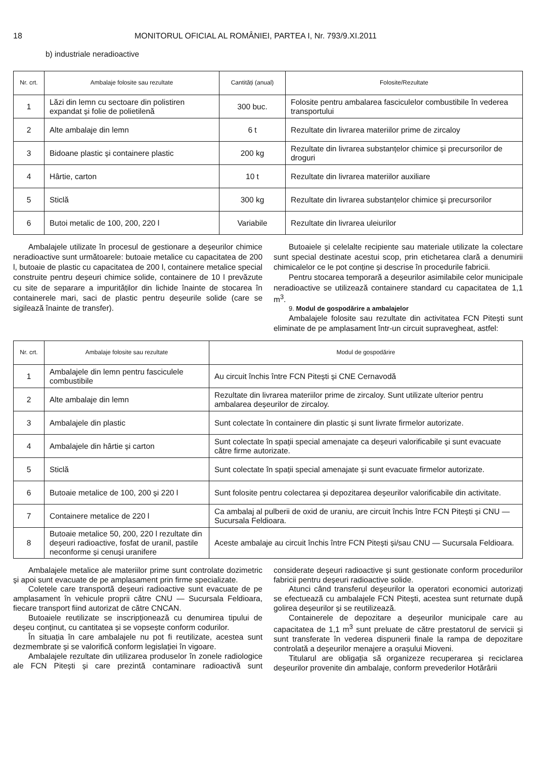18 MONITORUL OFICIAL AL ROMÂNIEI, PARTEA I, Nr. 793/9.XI.2011
b) industriale neradioactive
| Nr. crt. | Ambalaje folosite sau rezultate | Cantități (anual) | Folosite/Rezultate |
| --- | --- | --- | --- |
| 1 | Lăzi din lemn cu sectoare din polistiren expandat și folie de polietilenă | 300 buc. | Folosite pentru ambalarea fasciculelor combustibile în vederea transportului |
| 2 | Alte ambalaje din lemn | 6 t | Rezultate din livrarea materiilor prime de zircaloy |
| 3 | Bidoane plastic și containere plastic | 200 kg | Rezultate din livrarea substanțelor chimice și precursorilor de droguri |
| 4 | Hârtie, carton | 10 t | Rezultate din livrarea materiilor auxiliare |
| 5 | Sticlă | 300 kg | Rezultate din livrarea substanțelor chimice și precursorilor |
| 6 | Butoi metalic de 100, 200, 220 l | Variabile | Rezultate din livrarea uleiurilor |
Ambalajele utilizate în procesul de gestionare a deșeurilor chimice neradioactive sunt următoarele: butoaie metalice cu capacitatea de 200 l, butoaie de plastic cu capacitatea de 200 l, containere metalice special construite pentru deșeuri chimice solide, containere de 10 l prevăzute cu site de separare a impurităților din lichide înainte de stocarea în containerele mari, saci de plastic pentru deșeurile solide (care se sigilează înainte de transfer).
Butoaiele și celelalte recipiente sau materiale utilizate la colectare sunt special destinate acestui scop, prin etichetarea clară a denumirii chimicalelor ce le pot conține și descrise în procedurile fabricii.
Pentru stocarea temporară a deșeurilor asimilabile celor municipale neradioactive se utilizează containere standard cu capacitatea de 1,1 m<sup>3</sup>.
9. Modul de gospodărire a ambalajelor
Ambalajele folosite sau rezultate din activitatea FCN Pitești sunt eliminate de pe amplasament într-un circuit supravegheat, astfel:
| Nr. crt. | Ambalaje folosite sau rezultate | Modul de gospodărire |
| --- | --- | --- |
| 1 | Ambalajele din lemn pentru fasciculele combustibile | Au circuit închis între FCN Pitești și CNE Cernavodă |
| 2 | Alte ambalaje din lemn | Rezultate din livrarea materiilor prime de zircaloy. Sunt utilizate ulterior pentru ambalarea deșeurilor de zircaloy. |
| 3 | Ambalajele din plastic | Sunt colectate în containere din plastic și sunt livrate firmelor autorizate. |
| 4 | Ambalajele din hârtie și carton | Sunt colectate în spații special amenajate ca deșeuri valorificabile și sunt evacuate către firme autorizate. |
| 5 | Sticlă | Sunt colectate în spații special amenajate și sunt evacuate firmelor autorizate. |
| 6 | Butoaie metalice de 100, 200 și 220 l | Sunt folosite pentru colectarea și depozitarea deșeurilor valorificabile din activitate. |
| 7 | Containere metalice de 220 l | Ca ambalaj al pulberii de oxid de uraniu, are circuit închis între FCN Pitești și CNU — Sucursala Feldioara. |
| 8 | Butoaie metalice 50, 200, 220 l rezultate din deșeuri radioactive, fosfat de uranil, pastile neconforme și cenuși uranifere | Aceste ambalaje au circuit închis între FCN Pitești și/sau CNU — Sucursala Feldioara. |
Ambalajele metalice ale materiilor prime sunt controlate dozimetric și apoi sunt evacuate de pe amplasament prin firme specializate.
Coletele care transportă deșeuri radioactive sunt evacuate de pe amplasament în vehicule proprii către CNU — Sucursala Feldioara, fiecare transport fiind autorizat de către CNCAN.
Butoaiele reutilizate se inscripționează cu denumirea tipului de deșeu conținut, cu cantitatea și se vopsește conform codurilor.
În situația în care ambalajele nu pot fi reutilizate, acestea sunt dezmembrate și se valorifică conform legislației în vigoare.
Ambalajele rezultate din utilizarea produselor în zonele radiologice ale FCN Pitești și care prezintă contaminare radioactivă sunt considerate deșeuri radioactive și sunt gestionate conform procedurilor fabricii pentru deșeuri radioactive solide.
Atunci când transferul deșeurilor la operatori economici autorizați se efectuează cu ambalajele FCN Pitești, acestea sunt returnate după golirea deșeurilor și se reutilizează.
Containerele de depozitare a deșeurilor municipale care au capacitatea de 1,1 m<sup>3</sup> sunt preluate de către prestatorul de servicii și sunt transferate în vederea dispunerii finale la rampa de depozitare controlată a deșeurilor menajere a orașului Mioveni.
Titularul are obligația să organizeze recuperarea și reciclarea deșeurilor provenite din ambalaje, conform prevederilor Hotărârii